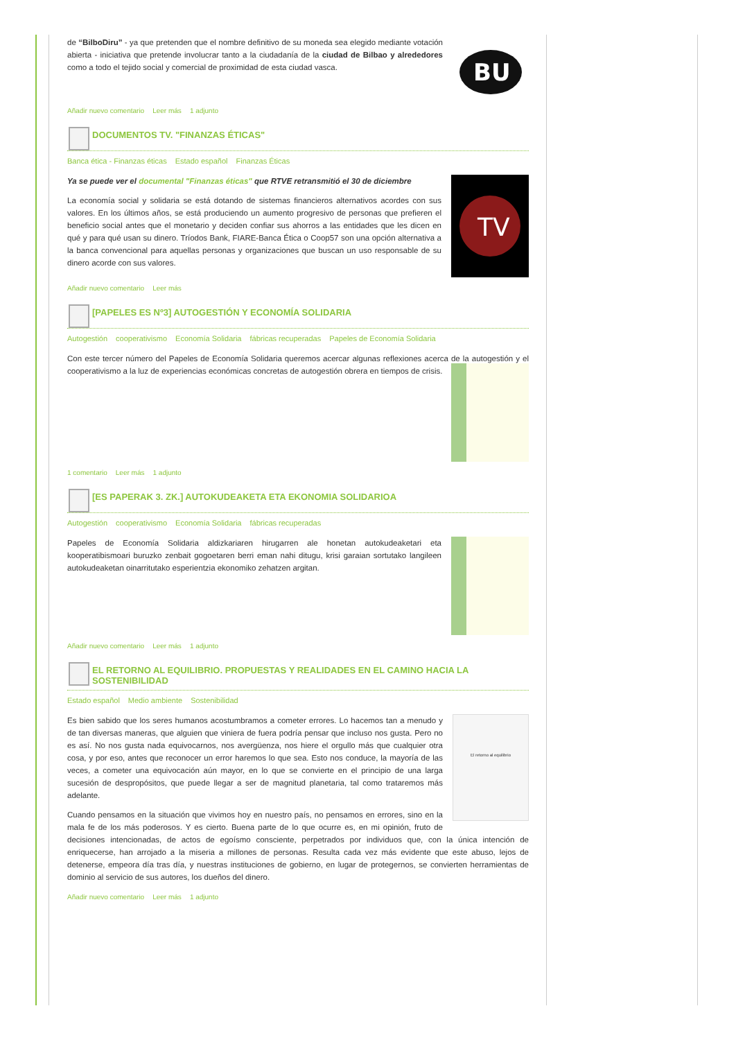BU
de “BilboDiru” - ya que pretenden que el nombre definitivo de su moneda sea elegido mediante votación abierta - iniciativa que pretende involucrar tanto a la ciudadanía de la ciudad de Bilbao y alrededores como a todo el tejido social y comercial de proximidad de esta ciudad vasca.
Añadir nuevo comentario Leer más 1 adjunto
DOCUMENTOS TV. "FINANZAS ÉTICAS"
Banca ética - Finanzas éticas Estado español Finanzas Éticas
TV
Ya se puede ver el documental "Finanzas éticas" que RTVE retransmitió el 30 de diciembre
La economía social y solidaria se está dotando de sistemas financieros alternativos acordes con sus valores. En los últimos años, se está produciendo un aumento progresivo de personas que prefieren el beneficio social antes que el monetario y deciden confiar sus ahorros a las entidades que les dicen en qué y para qué usan su dinero. Tríodos Bank, FIARE-Banca Ética o Coop57 son una opción alternativa a la banca convencional para aquellas personas y organizaciones que buscan un uso responsable de su dinero acorde con sus valores.
Añadir nuevo comentario Leer más
[PAPELES ES Nº3] AUTOGESTIÓN Y ECONOMÍA SOLIDARIA
Autogestión cooperativismo Economía Solidaria fábricas recuperadas Papeles de Economía Solidaria
Con este tercer número del Papeles de Economía Solidaria queremos acercar algunas reflexiones acerca de la autogestión y el cooperativismo a la luz de experiencias económicas concretas de autogestión obrera en tiempos de crisis.
1 comentario Leer más 1 adjunto
[ES PAPERAK 3. ZK.] AUTOKUDEAKETA ETA EKONOMIA SOLIDARIOA
Autogestión cooperativismo Economía Solidaria fábricas recuperadas
Papeles de Economía Solidaria aldizkariaren hirugarren ale honetan autokudeaketari eta kooperatibismoari buruzko zenbait gogoetaren berri eman nahi ditugu, krisi garaian sortutako langileen autokudeaketan oinarritutako esperientzia ekonomiko zehatzen argitan.
Añadir nuevo comentario Leer más 1 adjunto
EL RETORNO AL EQUILIBRIO. PROPUESTAS Y REALIDADES EN EL CAMINO HACIA LA SOSTENIBILIDAD
Estado español Medio ambiente Sostenibilidad
El retorno al equilibrio
Es bien sabido que los seres humanos acostumbramos a cometer errores. Lo hacemos tan a menudo y de tan diversas maneras, que alguien que viniera de fuera podría pensar que incluso nos gusta. Pero no es así. No nos gusta nada equivocarnos, nos avergüenza, nos hiere el orgullo más que cualquier otra cosa, y por eso, antes que reconocer un error haremos lo que sea. Esto nos conduce, la mayoría de las veces, a cometer una equivocación aún mayor, en lo que se convierte en el principio de una larga sucesión de despropósitos, que puede llegar a ser de magnitud planetaria, tal como trataremos más adelante.
Cuando pensamos en la situación que vivimos hoy en nuestro país, no pensamos en errores, sino en la mala fe de los más poderosos. Y es cierto. Buena parte de lo que ocurre es, en mi opinión, fruto de decisiones intencionadas, de actos de egoísmo consciente, perpetrados por individuos que, con la única intención de enriquecerse, han arrojado a la miseria a millones de personas. Resulta cada vez más evidente que este abuso, lejos de detenerse, empeora día tras día, y nuestras instituciones de gobierno, en lugar de protegernos, se convierten herramientas de dominio al servicio de sus autores, los dueños del dinero.
Añadir nuevo comentario Leer más 1 adjunto